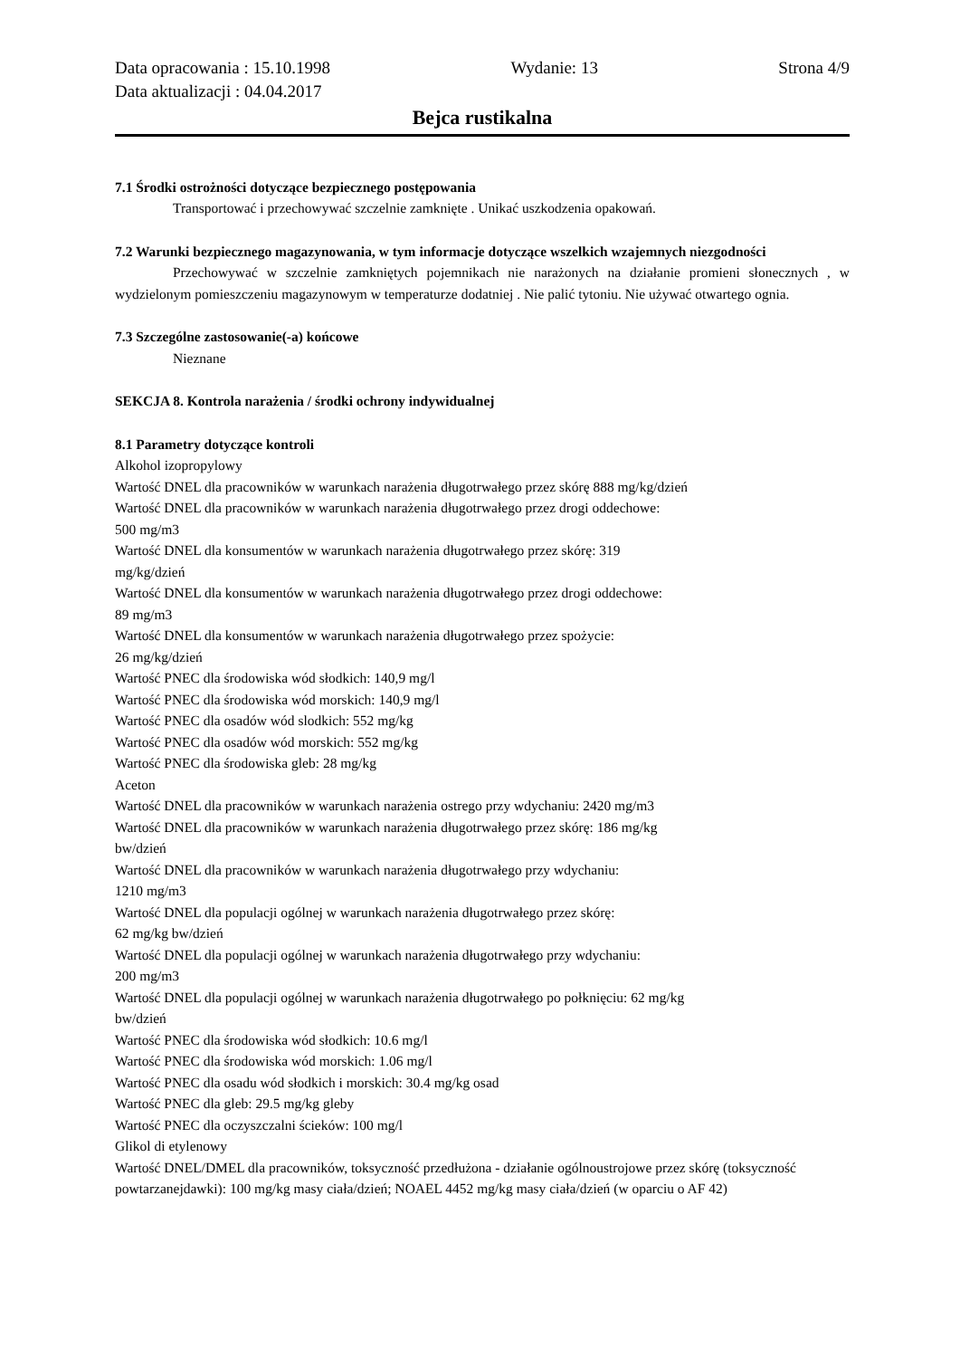Data opracowania : 15.10.1998 Wydanie: 13 Strona 4/9
Data aktualizacji : 04.04.2017
Bejca rustikalna
7.1 Środki ostrożności dotyczące bezpiecznego postępowania
Transportować i przechowywać szczelnie zamknięte . Unikać uszkodzenia opakowań.
7.2 Warunki bezpiecznego magazynowania, w tym informacje dotyczące wszelkich wzajemnych niezgodności
Przechowywać w szczelnie zamkniętych pojemnikach nie narażonych na działanie promieni słonecznych , w wydzielonym pomieszczeniu magazynowym w temperaturze dodatniej . Nie palić tytoniu. Nie używać otwartego ognia.
7.3 Szczególne zastosowanie(-a) końcowe
Nieznane
SEKCJA 8. Kontrola narażenia / środki ochrony indywidualnej
8.1 Parametry dotyczące kontroli
Alkohol izopropylowy
Wartość DNEL dla pracowników w warunkach narażenia długotrwałego przez skórę 888 mg/kg/dzień
Wartość DNEL dla pracowników w warunkach narażenia długotrwałego przez drogi oddechowe:
500 mg/m3
Wartość DNEL dla konsumentów w warunkach narażenia długotrwałego przez skórę: 319
mg/kg/dzień
Wartość DNEL dla konsumentów w warunkach narażenia długotrwałego przez drogi oddechowe:
89 mg/m3
Wartość DNEL dla konsumentów w warunkach narażenia długotrwałego przez spożycie:
26 mg/kg/dzień
Wartość PNEC dla środowiska wód słodkich: 140,9 mg/l
Wartość PNEC dla środowiska wód morskich: 140,9 mg/l
Wartość PNEC dla osadów wód slodkich: 552 mg/kg
Wartość PNEC dla osadów wód morskich: 552 mg/kg
Wartość PNEC dla środowiska gleb: 28 mg/kg
Aceton
Wartość DNEL dla pracowników w warunkach narażenia ostrego przy wdychaniu: 2420 mg/m3
Wartość DNEL dla pracowników w warunkach narażenia długotrwałego przez skórę: 186 mg/kg
bw/dzień
Wartość DNEL dla pracowników w warunkach narażenia długotrwałego przy wdychaniu:
1210 mg/m3
Wartość DNEL dla populacji ogólnej w warunkach narażenia długotrwałego przez skórę:
62 mg/kg bw/dzień
Wartość DNEL dla populacji ogólnej w warunkach narażenia długotrwałego przy wdychaniu:
200 mg/m3
Wartość DNEL dla populacji ogólnej w warunkach narażenia długotrwałego po połknięciu: 62 mg/kg
bw/dzień
Wartość PNEC dla środowiska wód słodkich: 10.6 mg/l
Wartość PNEC dla środowiska wód morskich: 1.06 mg/l
Wartość PNEC dla osadu wód słodkich i morskich: 30.4 mg/kg osad
Wartość PNEC dla gleb: 29.5 mg/kg gleby
Wartość PNEC dla oczyszczalni ścieków: 100 mg/l
Glikol di etylenowy
Wartość DNEL/DMEL dla pracowników, toksyczność przedłużona - działanie ogólnoustrojowe przez skórę (toksyczność powtarzanejdawki): 100 mg/kg masy ciała/dzień; NOAEL 4452 mg/kg masy ciała/dzień (w oparciu o AF 42)